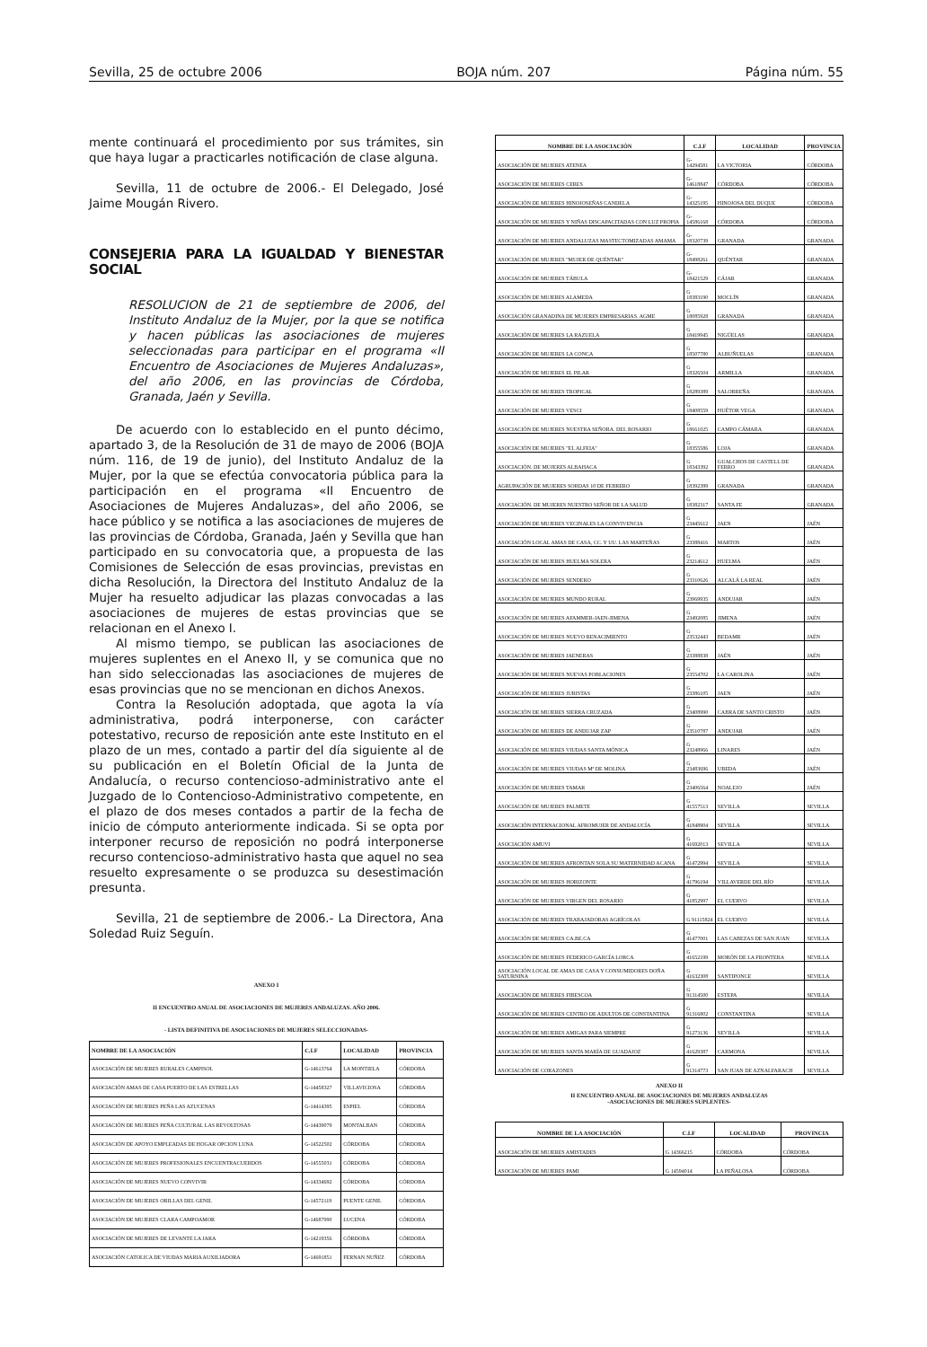Sevilla, 25 de octubre 2006 BOJA núm. 207 Página núm. 55
mente continuará el procedimiento por sus trámites, sin que haya lugar a practicarles notificación de clase alguna.
Sevilla, 11 de octubre de 2006.- El Delegado, José Jaime Mougán Rivero.
CONSEJERIA PARA LA IGUALDAD Y BIENESTAR SOCIAL
RESOLUCION de 21 de septiembre de 2006, del Instituto Andaluz de la Mujer, por la que se notifica y hacen públicas las asociaciones de mujeres seleccionadas para participar en el programa «II Encuentro de Asociaciones de Mujeres Andaluzas», del año 2006, en las provincias de Córdoba, Granada, Jaén y Sevilla.
De acuerdo con lo establecido en el punto décimo, apartado 3, de la Resolución de 31 de mayo de 2006 (BOJA núm. 116, de 19 de junio), del Instituto Andaluz de la Mujer, por la que se efectúa convocatoria pública para la participación en el programa «II Encuentro de Asociaciones de Mujeres Andaluzas», del año 2006, se hace público y se notifica a las asociaciones de mujeres de las provincias de Córdoba, Granada, Jaén y Sevilla que han participado en su convocatoria que, a propuesta de las Comisiones de Selección de esas provincias, previstas en dicha Resolución, la Directora del Instituto Andaluz de la Mujer ha resuelto adjudicar las plazas convocadas a las asociaciones de mujeres de estas provincias que se relacionan en el Anexo I.
Al mismo tiempo, se publican las asociaciones de mujeres suplentes en el Anexo II, y se comunica que no han sido seleccionadas las asociaciones de mujeres de esas provincias que no se mencionan en dichos Anexos.
Contra la Resolución adoptada, que agota la vía administrativa, podrá interponerse, con carácter potestativo, recurso de reposición ante este Instituto en el plazo de un mes, contado a partir del día siguiente al de su publicación en el Boletín Oficial de la Junta de Andalucía, o recurso contencioso-administrativo ante el Juzgado de lo Contencioso-Administrativo competente, en el plazo de dos meses contados a partir de la fecha de inicio de cómputo anteriormente indicada. Si se opta por interponer recurso de reposición no podrá interponerse recurso contencioso-administrativo hasta que aquel no sea resuelto expresamente o se produzca su desestimación presunta.
Sevilla, 21 de septiembre de 2006.- La Directora, Ana Soledad Ruiz Seguín.
ANEXO I
II ENCUENTRO ANUAL DE ASOCIACIONES DE MUJERES ANDALUZAS. AÑO 2006.
- LISTA DEFINITIVA DE ASOCIACIONES DE MUJERES SELECCIONADAS-
| NOMBRE DE LA ASOCIACIÓN | C.I.F | LOCALIDAD | PROVINCIA |
| --- | --- | --- | --- |
| ASOCIACIÓN DE MUJERES RURALES CAMPISOL | G-14613764 | LA MONTIELA | CÓRDOBA |
| ASOCIACIÓN AMAS DE CASA PUERTO DE LAS ESTRELLAS | G-14458327 | VILLAVICIOSA | CÓRDOBA |
| ASOCIACIÓN DE MUJERES PEÑA LAS AZUCENAS | G-14414395 | ESPIEL | CÓRDOBA |
| ASOCIACIÓN DE MUJERES PEÑA CULTURAL LAS REVOLTOSAS | G-14439079 | MONTALBAN | CÓRDOBA |
| ASOCIACIÓN DE APOYO EMPLEADAS DE HOGAR OPCION LUNA | G-14522502 | CÓRDOBA | CÓRDOBA |
| ASOCIACIÓN DE MUJERES PROFESIONALES ENCUENTRACUERDOS | G-14555031 | CÓRDOBA | CÓRDOBA |
| ASOCIACIÓN DE MUJERES NUEVO CONVIVIR | G-14334692 | CÓRDOBA | CÓRDOBA |
| ASOCIACIÓN DE MUJERES ORILLAS DEL GENIL | G-14572119 | PUENTE GENIL | CÓRDOBA |
| ASOCIACIÓN DE MUJERES CLARA CAMPOAMOR | G-14687990 | LUCENA | CÓRDOBA |
| ASOCIACIÓN DE MUJERES DE LEVANTE LA JARA | G-14219356 | CÓRDOBA | CÓRDOBA |
| ASOCIACIÓN CATOLICA DE VIUDAS MARIA AUXILIADORA | G-14691851 | FERNAN NUÑEZ | CÓRDOBA |
| NOMBRE DE LA ASOCIACIÓN | C.I.F | LOCALIDAD | PROVINCIA |
| --- | --- | --- | --- |
| ASOCIACIÓN DE MUJERES ATENEA | G-14294581 | LA VICTORIA | CÓRDOBA |
| ASOCIACIÓN DE MUJERES CERES | G-14618847 | CÓRDOBA | CÓRDOBA |
| ASOCIACIÓN DE MUJERES HINOJOSEÑAS CANDELA | G-14325195 | HINOJOSA DEL DUQUE | CÓRDOBA |
| ASOCIACIÓN DE MUJERES Y NIÑAS DISCAPACITADAS CON LUZ PROPIA | G-14586168 | CÓRDOBA | CÓRDOBA |
| ASOCIACIÓN DE MUJERES ANDALUZAS MASTECTOMIZADAS AMAMA | G-18320739 | GRANADA | GRANADA |
| ASOCIACIÓN DE MUJERES "MUJER DE QUÉNTAR" | G-18498261 | QUÉNTAR | GRANADA |
| ASOCIACIÓN DE MUJERES TÁBULA | G-18421529 | CÁJAR | GRANADA |
| ASOCIACIÓN DE MUJERES ALAMEDA | G 18383190 | MOCLÍN | GRANADA |
| ASOCIACIÓN GRANADINA DE MUJERES EMPRESARIAS. AGME | G 18085928 | GRANADA | GRANADA |
| ASOCIACIÓN DE MUJERES LA RAZUELA | G 18419945 | NIGÜELAS | GRANADA |
| ASOCIACIÓN DE MUJERES LA CONCA | G 18507780 | ALBUÑUELAS | GRANADA |
| ASOCIACIÓN DE MUJERES EL PILAR | G 18326504 | ARMILLA | GRANADA |
| ASOCIACIÓN DE MUJERES TROPICAL | G 18289389 | SALOBREÑA | GRANADA |
| ASOCIACIÓN DE MUJERES VESCI | G 18408559 | HUÉTOR VEGA | GRANADA |
| ASOCIACIÓN DE MUJERES NUESTRA SEÑORA. DEL ROSARIO | G 18661025 | CAMPO CÁMARA | GRANADA |
| ASOCIACIÓN DE MUJERES "EL ALFEIA" | G 18355586 | LOJA | GRANADA |
| ASOCIACIÓN. DE MUJERES ALBAHACA | G 18343392 | GUALCHOS DE CASTELL DE FERRO | GRANADA |
| AGRUPACIÓN DE MUJERES SORDAS 10 DE FEBRERO | G 18392399 | GRANADA | GRANADA |
| ASOCIACIÓN. DE MUJERES NUESTRO SEÑOR DE LA SALUD | G 18382317 | SANTA FE | GRANADA |
| ASOCIACIÓN DE MUJERES VECINALES LA CONVIVENCIA | G 23445612 | JAEN | JAÉN |
| ASOCIACIÓN LOCAL AMAS DE CASA, CC. Y UU. LAS MARTEÑAS | G 23388416 | MARTOS | JAÉN |
| ASOCIACIÓN DE MUJERES HUELMA SOLERA | G 23214612 | HUELMA | JAÉN |
| ASOCIACIÓN DE MUJERES SENDERO | G 23310626 | ALCALÁ LA REAL | JAÉN |
| ASOCIACIÓN DE MUJERES MUNDO RURAL | G 23969935 | ANDUJAR | JAÉN |
| ASOCIACIÓN DE MUJERES AFAMMER-JAEN-JIMENA | G 23492085 | JIMENA | JAÉN |
| ASOCIACIÓN DE MUJERES NUEVO RENACIMIENTO | G 23532443 | BEDAMR | JAÉN |
| ASOCIACIÓN DE MUJERES JAENERAS | G 23388838 | JAÉN | JAÉN |
| ASOCIACIÓN DE MUJERES NUEVAS POBLACIONES | G 23554702 | LA CAROLINA | JAÉN |
| ASOCIACIÓN DE MUJERES JURISTAS | G 23386105 | JAEN | JAÉN |
| ASOCIACIÓN DE MUJERES SIERRA CRUZADA | G 23408990 | CABRA DE SANTO CRISTO | JAÉN |
| ASOCIACIÓN DE MUJERES DE ANDUJAR ZAP | G 23510787 | ANDUJAR | JAÉN |
| ASOCIACIÓN DE MUJERES VIUDAS SANTA MÓNICA | G 23248966 | LINARES | JAÉN |
| ASOCIACIÓN DE MUJERES VIUDAS Mª DE MOLINA | G 23483696 | UBEDA | JAÉN |
| ASOCIACIÓN DE MUJERES TAMAR | G 23406564 | NOALEJO | JAÉN |
| ASOCIACIÓN DE MUJERES PALMETE | G 41557513 | SEVILLA | SEVILLA |
| ASOCIACIÓN INTERNACIONAL AFROMUJER DE ANDALUCÍA | G 41848904 | SEVILLA | SEVILLA |
| ASOCIACIÓN AMUVI | G 41692013 | SEVILLA | SEVILLA |
| ASOCIACIÓN DE MUJERES AFRONTAN SOLA SU MATERNIDAD ACANA | G 41472994 | SEVILLA | SEVILLA |
| ASOCIACIÓN DE MUJERES HORIZONTE | G 41796194 | VILLAVERDE DEL RÍO | SEVILLA |
| ASOCIACIÓN DE MUJERES VIRGEN DEL ROSARIO | G 41852997 | EL CUERVO | SEVILLA |
| ASOCIACIÓN DE MUJERES TRABAJADORAS AGRÍCOLAS | G 91115824 | EL CUERVO | SEVILLA |
| ASOCIACIÓN DE MUJERES CA.BE.CA | G 41477001 | LAS CABEZAS DE SAN JUAN | SEVILLA |
| ASOCIACIÓN DE MUJERES FEDERICO GARCÍA LORCA | G 41652199 | MORÓN DE LA FRONTERA | SEVILLA |
| ASOCIACIÓN LOCAL DE AMAS DE CASA Y CONSUMIDORES DOÑA SATURNINA | G 41632308 | SANTIPONCE | SEVILLA |
| ASOCIACIÓN DE MUJERES FIBESCOA | G 91314500 | ESTEPA | SEVILLA |
| ASOCIACIÓN DE MUJERES CENTRO DE ADULTOS DE CONSTANTINA | G 91316802 | CONSTANTINA | SEVILLA |
| ASOCIACIÓN DE MUJERES AMIGAS PARA SIEMPRE | G 91273136 | SEVILLA | SEVILLA |
| ASOCIACIÓN DE MUJERES SANTA MARÍA DE GUADAJOZ | G 41629387 | CARMONA | SEVILLA |
| ASOCIACIÓN DE CORAZONES | G 91314773 | SAN JUAN DE AZNALFARACH | SEVILLA |
ANEXO II
II ENCUENTRO ANUAL DE ASOCIACIONES DE MUJERES ANDALUZAS
-ASOCIACIONES DE MUJERES SUPLENTES-
| NOMBRE DE LA ASOCIACIÓN | C.I.F | LOCALIDAD | PROVINCIA |
| --- | --- | --- | --- |
| ASOCIACIÓN DE MUJERES AMISTADES | G 14366215 | CÓRDOBA | CÓRDOBA |
| ASOCIACIÓN DE MUJERES PAMI | G 14594014 | LA PEÑALOSA | CÓRDOBA |